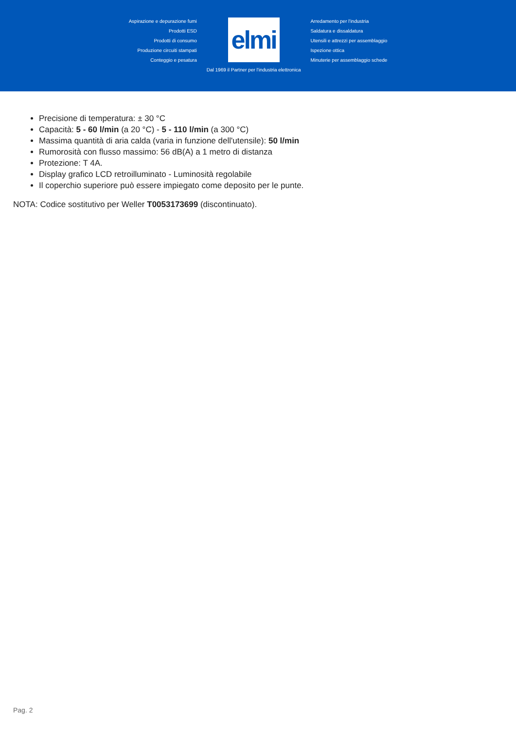Aspirazione e depurazione fumi
Prodotti ESD
Prodotti di consumo
Produzione circuiti stampati
Conteggio e pesatura
elmi
Dal 1969 il Partner per l'industria elettronica
Arredamento per l'industria
Saldatura e dissaldatura
Utensili e attrezzi per assemblaggio
Ispezione ottica
Minuterie per assemblaggio schede
Precisione di temperatura: ± 30 °C
Capacità: 5 - 60 l/min (a 20 °C) - 5 - 110 l/min (a 300 °C)
Massima quantità di aria calda (varia in funzione dell'utensile): 50 l/min
Rumorosità con flusso massimo: 56 dB(A) a 1 metro di distanza
Protezione: T 4A.
Display grafico LCD retroilluminato - Luminosità regolabile
Il coperchio superiore può essere impiegato come deposito per le punte.
NOTA: Codice sostitutivo per Weller T0053173699 (discontinuato).
Pag. 2